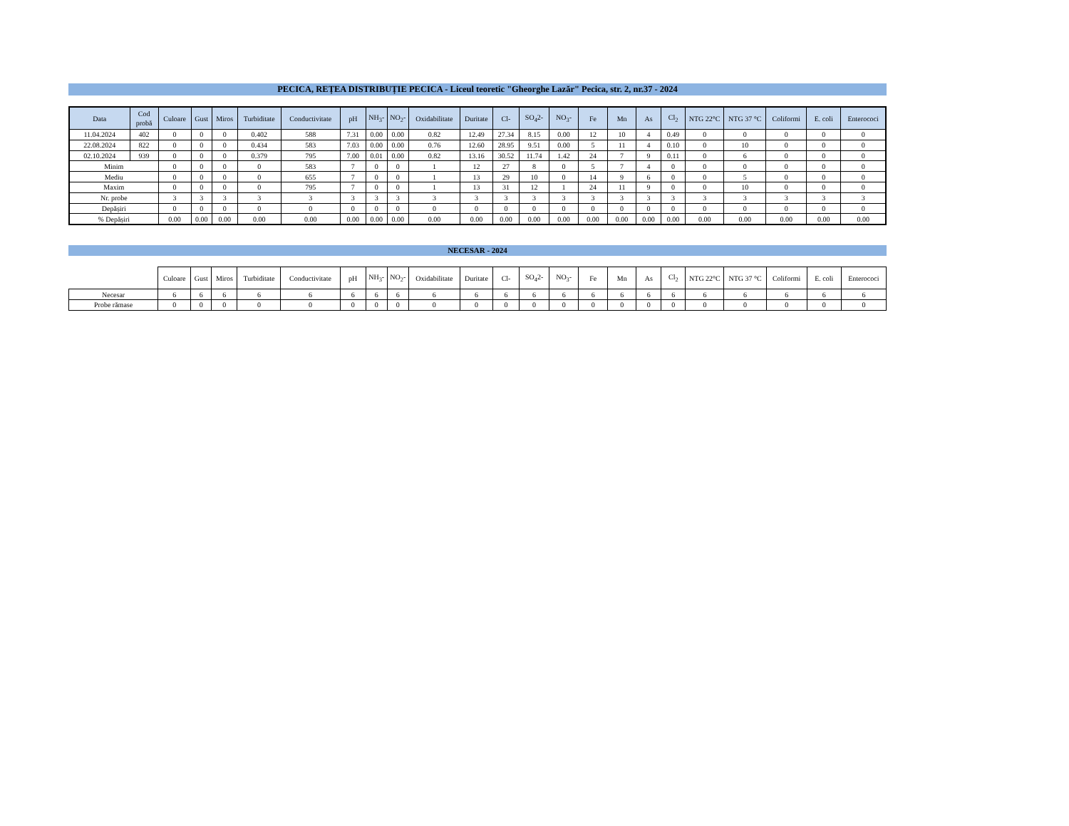PECICA, REȚEA DISTRIBUȚIE PECICA - Liceul teoretic "Gheorghe Lazăr" Pecica, str. 2, nr.37 - 2024
| Data | Cod probă | Culoare | Gust | Miros | Turbiditate | Conductivitate | pH | NH<sub>3</sub>- | NO<sub>2</sub>- | Oxidabilitate | Duritate | Cl- | SO<sub>4</sub>2- | NO<sub>3</sub>- | Fe | Mn | As | Cl<sub>2</sub> | NTG 22°C | NTG 37 °C | Coliformi | E. coli | Enterococi |
| --- | --- | --- | --- | --- | --- | --- | --- | --- | --- | --- | --- | --- | --- | --- | --- | --- | --- | --- | --- | --- | --- | --- | --- |
| 11.04.2024 | 402 | 0 | 0 | 0 | 0.402 | 588 | 7.31 | 0.00 | 0.00 | 0.82 | 12.49 | 27.34 | 8.15 | 0.00 | 12 | 10 | 4 | 0.49 | 0 | 0 | 0 | 0 | 0 |
| 22.08.2024 | 822 | 0 | 0 | 0 | 0.434 | 583 | 7.03 | 0.00 | 0.00 | 0.76 | 12.60 | 28.95 | 9.51 | 0.00 | 5 | 11 | 4 | 0.10 | 0 | 10 | 0 | 0 | 0 |
| 02.10.2024 | 939 | 0 | 0 | 0 | 0.379 | 795 | 7.00 | 0.01 | 0.00 | 0.82 | 13.16 | 30.52 | 11.74 | 1.42 | 24 | 7 | 9 | 0.11 | 0 | 6 | 0 | 0 | 0 |
| Minim | | 0 | 0 | 0 | 0 | 583 | 7 | 0 | 0 | 1 | 12 | 27 | 8 | 0 | 5 | 7 | 4 | 0 | 0 | 0 | 0 | 0 | 0 |
| Mediu | | 0 | 0 | 0 | 0 | 655 | 7 | 0 | 0 | 1 | 13 | 29 | 10 | 0 | 14 | 9 | 6 | 0 | 0 | 5 | 0 | 0 | 0 |
| Maxim | | 0 | 0 | 0 | 0 | 795 | 7 | 0 | 0 | 1 | 13 | 31 | 12 | 1 | 24 | 11 | 9 | 0 | 0 | 10 | 0 | 0 | 0 |
| Nr. probe | | 3 | 3 | 3 | 3 | 3 | 3 | 3 | 3 | 3 | 3 | 3 | 3 | 3 | 3 | 3 | 3 | 3 | 3 | 3 | 3 | 3 | 3 |
| Depășiri | | 0 | 0 | 0 | 0 | 0 | 0 | 0 | 0 | 0 | 0 | 0 | 0 | 0 | 0 | 0 | 0 | 0 | 0 | 0 | 0 | 0 | 0 |
| % Depășiri | | 0.00 | 0.00 | 0.00 | 0.00 | 0.00 | 0.00 | 0.00 | 0.00 | 0.00 | 0.00 | 0.00 | 0.00 | 0.00 | 0.00 | 0.00 | 0.00 | 0.00 | 0.00 | 0.00 | 0.00 | 0.00 | 0.00 |
NECESAR - 2024
| | Culoare | Gust | Miros | Turbiditate | Conductivitate | pH | NH<sub>3</sub>- | NO<sub>2</sub>- | Oxidabilitate | Duritate | Cl- | SO<sub>4</sub>2- | NO<sub>3</sub>- | Fe | Mn | As | Cl<sub>2</sub> | NTG 22°C | NTG 37 °C | Coliformi | E. coli | Enterococi |
| --- | --- | --- | --- | --- | --- | --- | --- | --- | --- | --- | --- | --- | --- | --- | --- | --- | --- | --- | --- | --- | --- | --- |
| Necesar | 6 | 6 | 6 | 6 | 6 | 6 | 6 | 6 | 6 | 6 | 6 | 6 | 6 | 6 | 6 | 6 | 6 | 6 | 6 | 6 | 6 | 6 |
| Probe rămase | 0 | 0 | 0 | 0 | 0 | 0 | 0 | 0 | 0 | 0 | 0 | 0 | 0 | 0 | 0 | 0 | 0 | 0 | 0 | 0 | 0 | 0 |